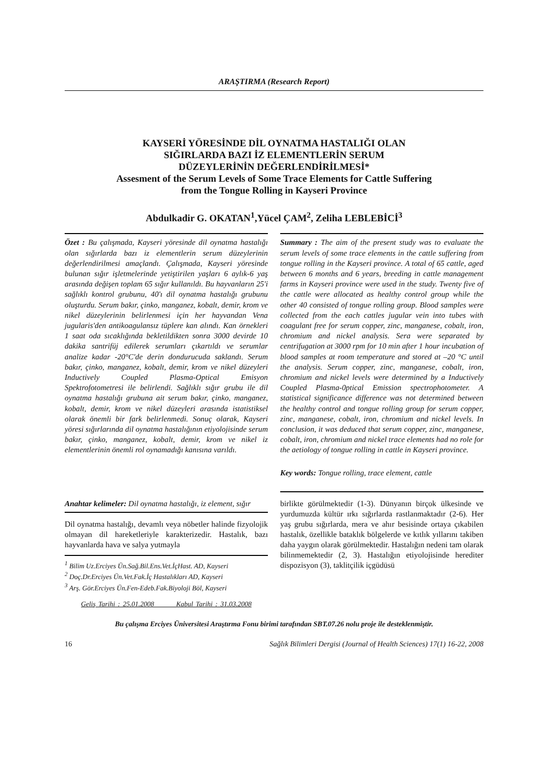ARAŞTIRMA (Research Report)
KAYSERİ YÖRESİNDE DİL OYNATMA HASTALIĞI OLAN
SIĞIRLARDA BAZI İZ ELEMENTLERİN SERUM
DÜZEYLERİNİN DEĞERLENDİRİLMESİ*
Assesment of the Serum Levels of Some Trace Elements for Cattle Suffering
from the Tongue Rolling in Kayseri Province
Abdulkadir G. OKATAN<sup>1</sup>,Yücel ÇAM<sup>2</sup>, Zeliha LEBLEBİCİ<sup>3</sup>
Özet : Bu çalışmada, Kayseri yöresinde dil oynatma hastalığı olan sığırlarda bazı iz elementlerin serum düzeylerinin değerlendirilmesi amaçlandı. Çalışmada, Kayseri yöresinde bulunan sığır işletmelerinde yetiştirilen yaşları 6 aylık-6 yaş arasında değişen toplam 65 sığır kullanıldı. Bu hayvanların 25'i sağlıklı kontrol grubunu, 40'ı dil oynatma hastalığı grubunu oluşturdu. Serum bakır, çinko, manganez, kobalt, demir, krom ve nikel düzeylerinin belirlenmesi için her hayvandan Vena jugularis'den antikoagulansız tüplere kan alındı. Kan örnekleri 1 saat oda sıcaklığında bekletildikten sonra 3000 devirde 10 dakika santrifüj edilerek serumları çıkartıldı ve serumlar analize kadar -20°C'de derin dondurucuda saklandı. Serum bakır, çinko, manganez, kobalt, demir, krom ve nikel düzeyleri Inductively Coupled Plasma-Optical Emisyon Spektrofotometresi ile belirlendi. Sağlıklı sığır grubu ile dil oynatma hastalığı grubuna ait serum bakır, çinko, manganez, kobalt, demir, krom ve nikel düzeyleri arasında istatistiksel olarak önemli bir fark belirlenmedi. Sonuç olarak, Kayseri yöresi sığırlarında dil oynatma hastalığının etiyolojisinde serum bakır, çinko, manganez, kobalt, demir, krom ve nikel iz elementlerinin önemli rol oynamadığı kanısına varıldı.
Anahtar kelimeler: Dil oynatma hastalığı, iz element, sığır
Dil oynatma hastalığı, devamlı veya nöbetler halinde fizyolojik olmayan dil hareketleriyle karakterizedir. Hastalık, bazı hayvanlarda hava ve salya yutmayla
<sup>1</sup> Bilim Uz.Erciyes Ün.Sağ.Bil.Ens.Vet.İçHast. AD, Kayseri
<sup>2</sup> Doç.Dr.Erciyes Ün.Vet.Fak.İç Hastalıkları AD, Kayseri
<sup>3</sup> Arş. Gör.Erciyes Ün.Fen-Edeb.Fak.Biyoloji Böl, Kayseri
Geliş Tarihi : 25.01.2008 Kabul Tarihi : 31.03.2008
Summary : The aim of the present study was to evaluate the serum levels of some trace elements in the cattle suffering from tongue rolling in the Kayseri province. A total of 65 cattle, aged between 6 months and 6 years, breeding in cattle management farms in Kayseri province were used in the study. Twenty five of the cattle were allocated as healthy control group while the other 40 consisted of tongue rolling group. Blood samples were collected from the each cattles jugular vein into tubes with coagulant free for serum copper, zinc, manganese, cobalt, iron, chromium and nickel analysis. Sera were separated by centrifugation at 3000 rpm for 10 min after 1 hour incubation of blood samples at room temperature and stored at –20 °C until the analysis. Serum copper, zinc, manganese, cobalt, iron, chromium and nickel levels were determined by a Inductively Coupled Plasma-0ptical Emission spectrophotometer. A statistical significance difference was not determined between the healthy control and tongue rolling group for serum copper, zinc, manganese, cobalt, iron, chromium and nickel levels. In conclusion, it was deduced that serum copper, zinc, manganese, cobalt, iron, chromium and nickel trace elements had no role for the aetiology of tongue rolling in cattle in Kayseri province.
Key words: Tongue rolling, trace element, cattle
birlikte görülmektedir (1-3). Dünyanın birçok ülkesinde ve yurdumuzda kültür ırkı sığırlarda rastlanmaktadır (2-6). Her yaş grubu sığırlarda, mera ve ahır besisinde ortaya çıkabilen hastalık, özellikle bataklık bölgelerde ve kıtlık yıllarını takiben daha yaygın olarak görülmektedir. Hastalığın nedeni tam olarak bilinmemektedir (2, 3). Hastalığın etiyolojisinde herediter dispozisyon (3), taklitçilik içgüdüsü
Bu çalışma Erciyes Üniversitesi Araştırma Fonu birimi tarafından SBT.07.26 nolu proje ile desteklenmiştir.
16 Sağlık Bilimleri Dergisi (Journal of Health Sciences) 17(1) 16-22, 2008